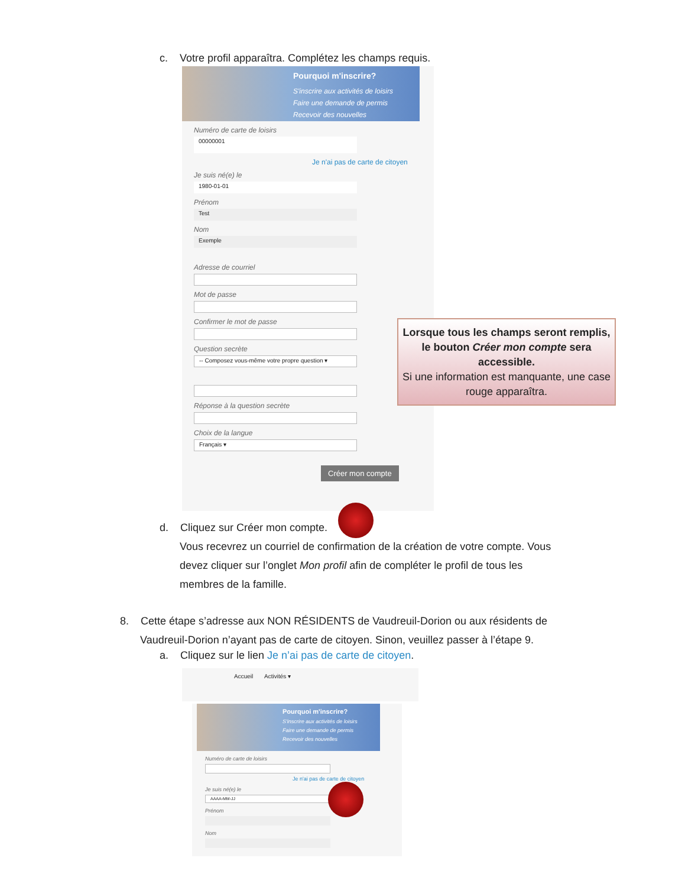c. Votre profil apparaîtra. Complétez les champs requis.
Pourquoi m'inscrire?
S'inscrire aux activités de loisirs
Faire une demande de permis
Recevoir des nouvelles
Numéro de carte de loisirs
00000001
Je n'ai pas de carte de citoyen
Je suis né(e) le
1980-01-01
Prénom
Test
Nom
Exemple
Adresse de courriel
Mot de passe
Confirmer le mot de passe
Question secrète
-- Composez vous-même votre propre question ▾
Réponse à la question secrète
Choix de la langue
Français ▾
Créer mon compte
Lorsque tous les champs seront remplis, le bouton Créer mon compte sera accessible.
Si une information est manquante, une case rouge apparaîtra.
d. Cliquez sur Créer mon compte.
Vous recevrez un courriel de confirmation de la création de votre compte. Vous
devez cliquer sur l’onglet Mon profil afin de compléter le profil de tous les
membres de la famille.
8. Cette étape s’adresse aux NON RÉSIDENTS de Vaudreuil-Dorion ou aux résidents de
Vaudreuil-Dorion n’ayant pas de carte de citoyen. Sinon, veuillez passer à l’étape 9.
a. Cliquez sur le lien Je n’ai pas de carte de citoyen.
Accueil Activités ▾
Pourquoi m'inscrire?
S'inscrire aux activités de loisirs
Faire une demande de permis
Recevoir des nouvelles
Numéro de carte de loisirs
Je n'ai pas de carte de citoyen
Je suis né(e) le
AAAA-MM-JJ
Prénom
Nom